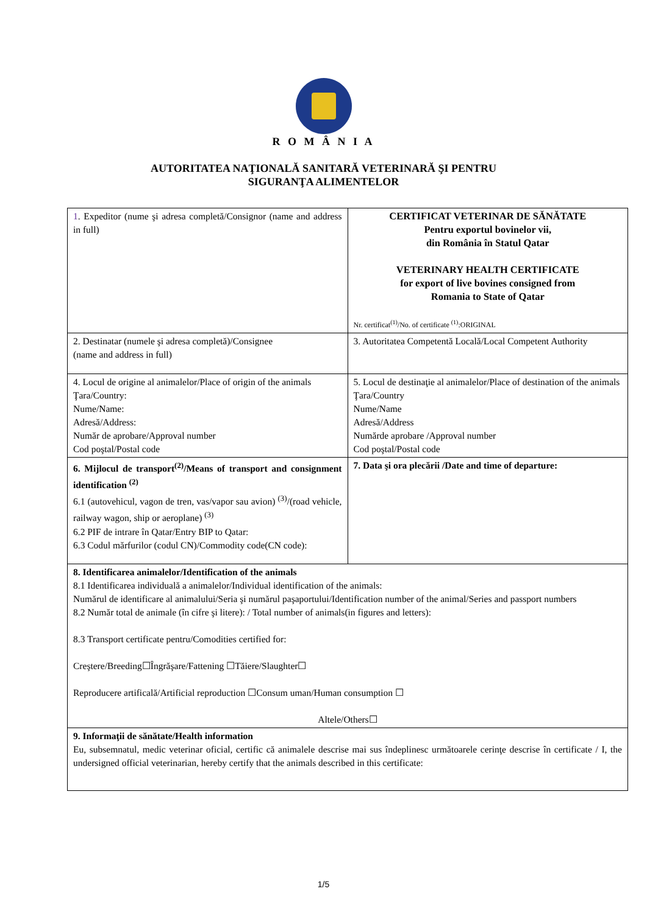R O M Â N I A
AUTORITATEA NAŢIONALĂ SANITARĂ VETERINARĂ ŞI PENTRU
SIGURANŢA ALIMENTELOR
| 1 . Expeditor (nume şi adresa completă/Consignor (name and address in full) | CERTIFICAT VETERINAR DE SĂNĂTATE Pentru exportul bovinelor vii, din România în Statul Qatar VETERINARY HEALTH CERTIFICATE for export of live bovines consigned from Romania to State of Qatar Nr. certificat<sup>(1)</sup>/No. of certificate <sup>(1)</sup>:ORIGINAL |
| 2. Destinatar (numele şi adresa completă)/Consignee (name and address in full) | 3. Autoritatea Competentă Locală/Local Competent Authority |
| 4. Locul de origine al animalelor/Place of origin of the animals Ţara/Country: Nume/Name: Adresă/Address: Număr de aprobare/Approval number Cod poştal/Postal code | 5. Locul de destinaţie al animalelor/Place of destination of the animals Ţara/Country Nume/Name Adresă/Address Numărde aprobare /Approval number Cod poştal/Postal code |
| 6. Mijlocul de transport<sup>(2)</sup>/Means of transport and consignment identification <sup>(2)</sup> 6.1 (autovehicul, vagon de tren, vas/vapor sau avion) <sup>(3)</sup>/(road vehicle, railway wagon, ship or aeroplane) <sup>(3)</sup> 6.2 PIF de intrare în Qatar/Entry BIP to Qatar: 6.3 Codul mărfurilor (codul CN)/Commodity code(CN code): | 7. Data şi ora plecării /Date and time of departure: |
| 8. Identificarea animalelor/Identification of the animals 8.1 Identificarea individuală a animalelor/Individual identification of the animals: Numărul de identificare al animalului/Seria şi numărul paşaportului/Identification number of the animal/Series and passport numbers 8.2 Număr total de animale (în cifre şi litere): / Total number of animals(in figures and letters): 8.3 Transport certificate pentru/Comodities certified for: Creştere/Breeding☐Îngrăşare/Fattening ☐Tăiere/Slaughter☐ Reproducere artificală/Artificial reproduction ☐Consum uman/Human consumption ☐ Altele/Others☐ | |
| 9. Informaţii de sănătate/Health information Eu, subsemnatul, medic veterinar oficial, certific că animalele descrise mai sus îndeplinesc următoarele cerinţe descrise în certificate / I, the undersigned official veterinarian, hereby certify that the animals described in this certificate: | |
1/5